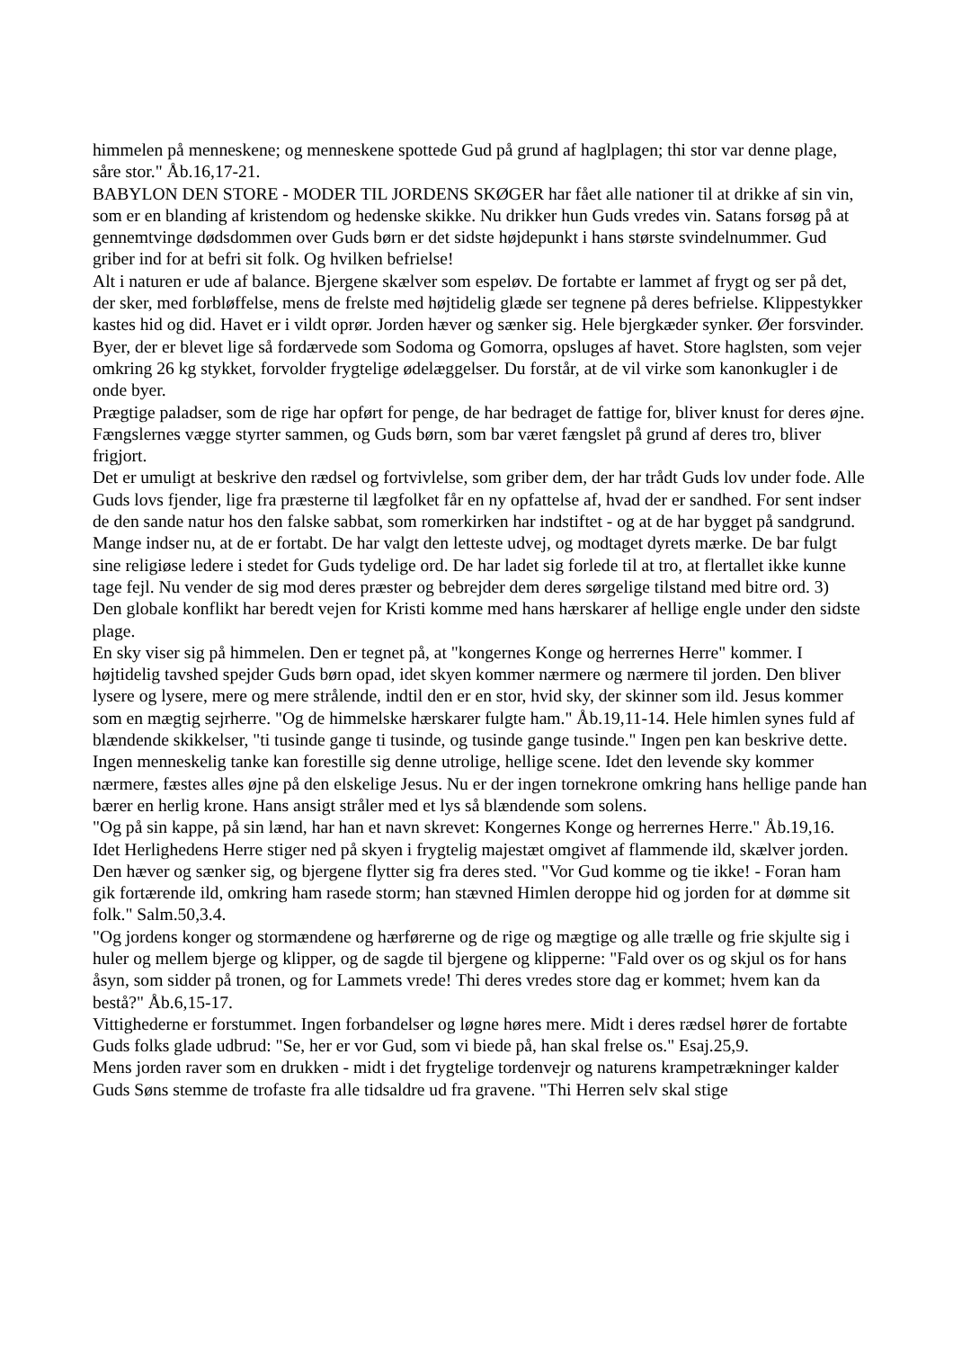himmelen på menneskene; og menneskene spottede Gud på grund af haglplagen; thi stor var denne plage, såre stor." Åb.16,17-21.
BABYLON DEN STORE - MODER TIL JORDENS SKØGER har fået alle nationer til at drikke af sin vin, som er en blanding af kristendom og hedenske skikke. Nu drikker hun Guds vredes vin. Satans forsøg på at gennemtvinge dødsdommen over Guds børn er det sidste højdepunkt i hans største svindelnummer. Gud griber ind for at befri sit folk. Og hvilken befrielse!
Alt i naturen er ude af balance. Bjergene skælver som espeløv. De fortabte er lammet af frygt og ser på det, der sker, med forbløffelse, mens de frelste med højtidelig glæde ser tegnene på deres befrielse. Klippestykker kastes hid og did. Havet er i vildt oprør. Jorden hæver og sænker sig. Hele bjergkæder synker. Øer forsvinder. Byer, der er blevet lige så fordærvede som Sodoma og Gomorra, opsluges af havet. Store haglsten, som vejer omkring 26 kg stykket, forvolder frygtelige ødelæggelser. Du forstår, at de vil virke som kanonkugler i de onde byer.
Prægtige paladser, som de rige har opført for penge, de har bedraget de fattige for, bliver knust for deres øjne. Fængslernes vægge styrter sammen, og Guds børn, som bar været fængslet på grund af deres tro, bliver frigjort.
Det er umuligt at beskrive den rædsel og fortvivlelse, som griber dem, der har trådt Guds lov under fode. Alle Guds lovs fjender, lige fra præsterne til lægfolket får en ny opfattelse af, hvad der er sandhed. For sent indser de den sande natur hos den falske sabbat, som romerkirken har indstiftet - og at de har bygget på sandgrund. Mange indser nu, at de er fortabt. De har valgt den letteste udvej, og modtaget dyrets mærke. De bar fulgt sine religiøse ledere i stedet for Guds tydelige ord. De har ladet sig forlede til at tro, at flertallet ikke kunne tage fejl. Nu vender de sig mod deres præster og bebrejder dem deres sørgelige tilstand med bitre ord. 3)
Den globale konflikt har beredt vejen for Kristi komme med hans hærskarer af hellige engle under den sidste plage.
En sky viser sig på himmelen. Den er tegnet på, at "kongernes Konge og herrernes Herre" kommer. I højtidelig tavshed spejder Guds børn opad, idet skyen kommer nærmere og nærmere til jorden. Den bliver lysere og lysere, mere og mere strålende, indtil den er en stor, hvid sky, der skinner som ild. Jesus kommer som en mægtig sejrherre. "Og de himmelske hærskarer fulgte ham." Åb.19,11-14. Hele himlen synes fuld af blændende skikkelser, "ti tusinde gange ti tusinde, og tusinde gange tusinde." Ingen pen kan beskrive dette. Ingen menneskelig tanke kan forestille sig denne utrolige, hellige scene. Idet den levende sky kommer nærmere, fæstes alles øjne på den elskelige Jesus. Nu er der ingen tornekrone omkring hans hellige pande han bærer en herlig krone. Hans ansigt stråler med et lys så blændende som solens.
"Og på sin kappe, på sin lænd, har han et navn skrevet: Kongernes Konge og herrernes Herre." Åb.19,16.
Idet Herlighedens Herre stiger ned på skyen i frygtelig majestæt omgivet af flammende ild, skælver jorden. Den hæver og sænker sig, og bjergene flytter sig fra deres sted. "Vor Gud komme og tie ikke! - Foran ham gik fortærende ild, omkring ham rasede storm; han stævned Himlen deroppe hid og jorden for at dømme sit folk." Salm.50,3.4.
"Og jordens konger og stormændene og hærførerne og de rige og mægtige og alle trælle og frie skjulte sig i huler og mellem bjerge og klipper, og de sagde til bjergene og klipperne: "Fald over os og skjul os for hans åsyn, som sidder på tronen, og for Lammets vrede! Thi deres vredes store dag er kommet; hvem kan da bestå?" Åb.6,15-17.
Vittighederne er forstummet. Ingen forbandelser og løgne høres mere. Midt i deres rædsel hører de fortabte Guds folks glade udbrud: "Se, her er vor Gud, som vi biede på, han skal frelse os." Esaj.25,9.
Mens jorden raver som en drukken - midt i det frygtelige tordenvejr og naturens krampetrækninger kalder Guds Søns stemme de trofaste fra alle tidsaldre ud fra gravene. "Thi Herren selv skal stige